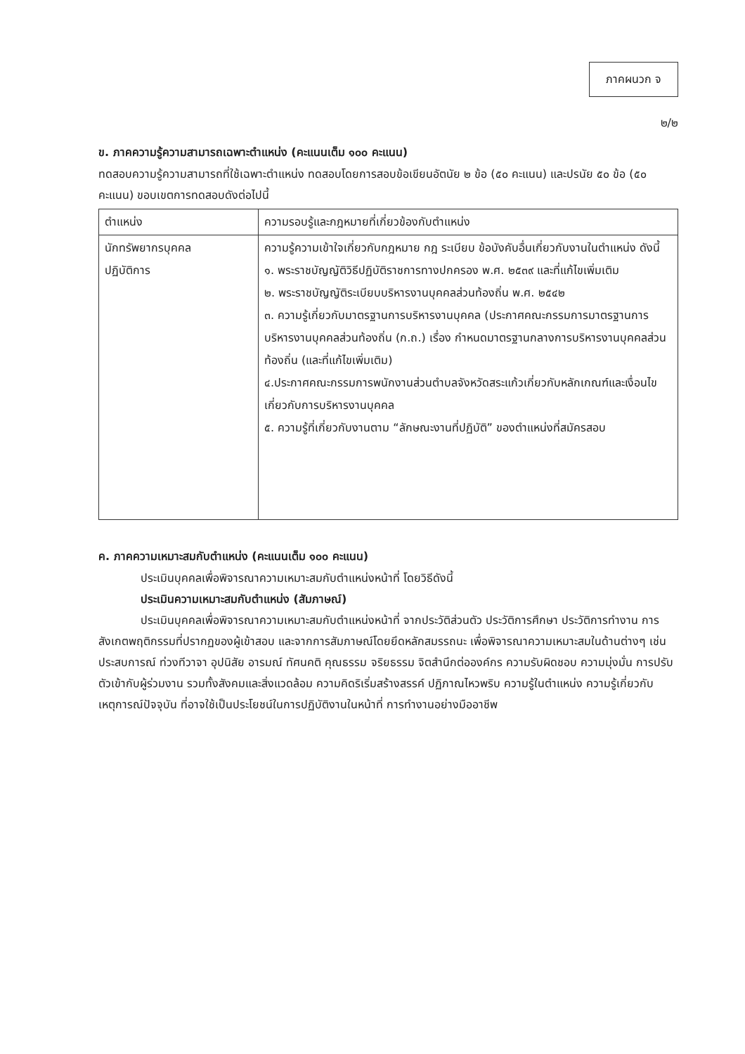ภาคผนวก จ
๒/๒
ข. ภาคความรู้ความสามารถเฉพาะตำแหน่ง (คะแนนเต็ม ๑๐๐ คะแนน)
ทดสอบความรู้ความสามารถที่ใช้เฉพาะตำแหน่ง ทดสอบโดยการสอบข้อเขียนอัตนัย ๒ ข้อ (๕๐ คะแนน) และปรนัย ๕๐ ข้อ (๕๐ คะแนน) ขอบเขตการทดสอบดังต่อไปนี้
| ตำแหน่ง | ความรอบรู้และกฎหมายที่เกี่ยวข้องกับตำแหน่ง |
| --- | --- |
| นักทรัพยากรบุคคล ปฏิบัติการ | ความรู้ความเข้าใจเกี่ยวกับกฎหมาย กฎ ระเบียบ ข้อบังคับอื่นเกี่ยวกับงานในตำแหน่ง ดังนี้ ๑. พระราชบัญญัติวิธีปฏิบัติราชการทางปกครอง พ.ศ. ๒๕๓๙ และที่แก้ไขเพิ่มเติม ๒. พระราชบัญญัติระเบียบบริหารงานบุคคลส่วนท้องถิ่น พ.ศ. ๒๕๔๒ ๓. ความรู้เกี่ยวกับมาตรฐานการบริหารงานบุคคล (ประกาศคณะกรรมการมาตรฐานการบริหารงานบุคคลส่วนท้องถิ่น (ก.ถ.) เรื่อง กำหนดมาตรฐานกลางการบริหารงานบุคคลส่วนท้องถิ่น (และที่แก้ไขเพิ่มเติม) ๔.ประกาศคณะกรรมการพนักงานส่วนตำบลจังหวัดสระแก้วเกี่ยวกับหลักเกณฑ์และเงื่อนไขเกี่ยวกับการบริหารงานบุคคล ๕. ความรู้ที่เกี่ยวกับงานตาม “ลักษณะงานที่ปฏิบัติ” ของตำแหน่งที่สมัครสอบ |
ค. ภาคความเหมาะสมกับตำแหน่ง (คะแนนเต็ม ๑๐๐ คะแนน)
ประเมินบุคคลเพื่อพิจารณาความเหมาะสมกับตำแหน่งหน้าที่ โดยวิธีดังนี้
ประเมินความเหมาะสมกับตำแหน่ง (สัมภาษณ์)
ประเมินบุคคลเพื่อพิจารณาความเหมาะสมกับตำแหน่งหน้าที่ จากประวัติส่วนตัว ประวัติการศึกษา ประวัติการทำงาน การสังเกตพฤติกรรมที่ปรากฏของผู้เข้าสอบ และจากการสัมภาษณ์โดยยึดหลักสมรรถนะ เพื่อพิจารณาความเหมาะสมในด้านต่างๆ เช่น ประสบการณ์ ท่วงทีวาจา อุปนิสัย อารมณ์ ทัศนคติ คุณธรรม จริยธรรม จิตสำนึกต่อองค์กร ความรับผิดชอบ ความมุ่งมั่น การปรับตัวเข้ากับผู้ร่วมงาน รวมทั้งสังคมและสิ่งแวดล้อม ความคิดริเริ่มสร้างสรรค์ ปฏิภาณไหวพริบ ความรู้ในตำแหน่ง ความรู้เกี่ยวกับเหตุการณ์ปัจจุบัน ที่อาจใช้เป็นประโยชน์ในการปฏิบัติงานในหน้าที่ การทำงานอย่างมืออาชีพ